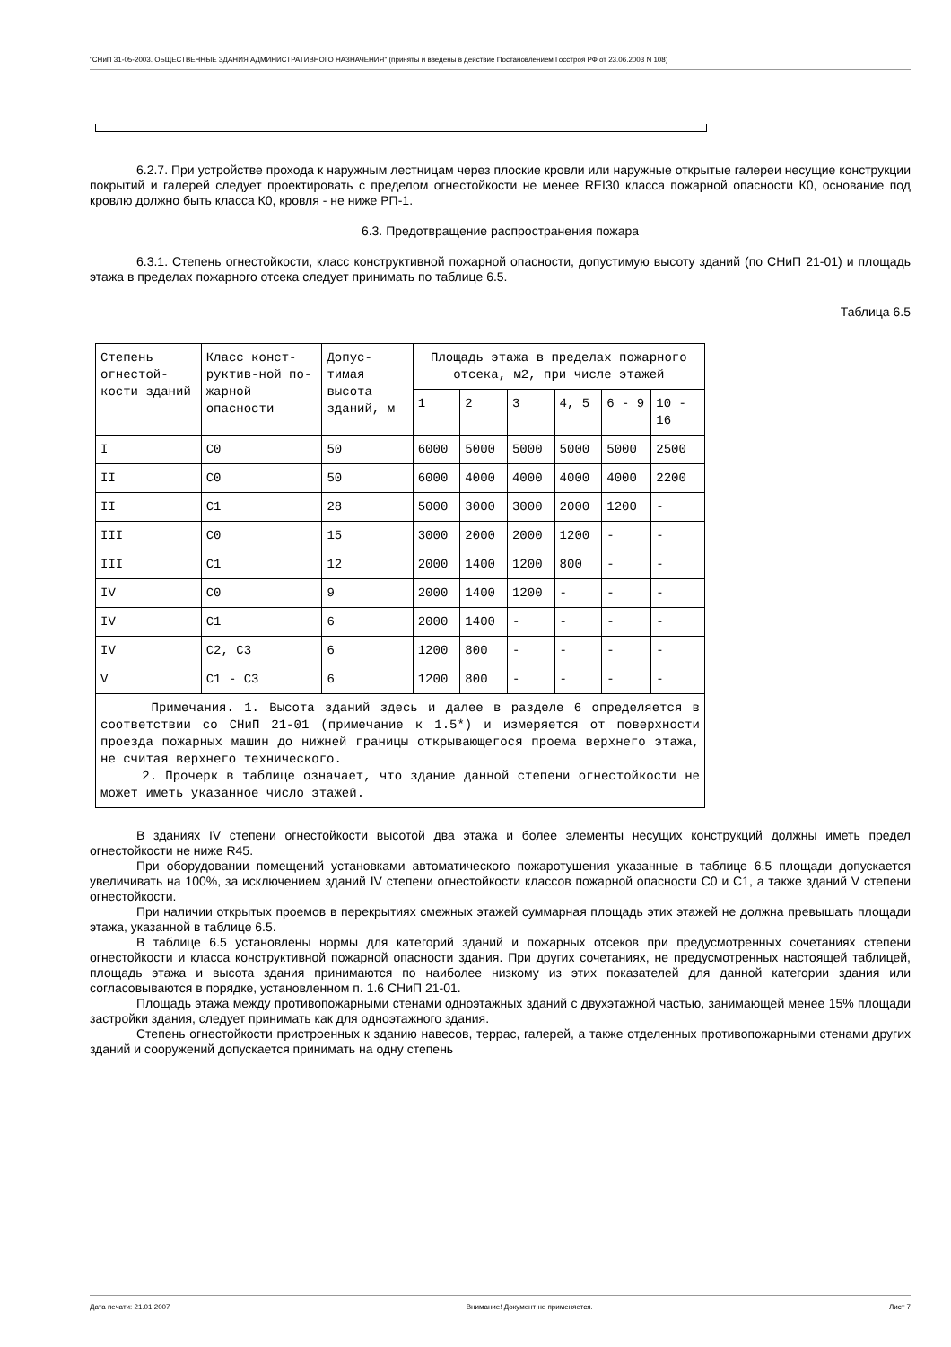"СНиП 31-05-2003. ОБЩЕСТВЕННЫЕ ЗДАНИЯ АДМИНИСТРАТИВНОГО НАЗНАЧЕНИЯ" (приняты и введены в действие Постановлением Госстроя РФ от 23.06.2003 N 108)
6.2.7. При устройстве прохода к наружным лестницам через плоские кровли или наружные открытые галереи несущие конструкции покрытий и галерей следует проектировать с пределом огнестойкости не менее REI30 класса пожарной опасности К0, основание под кровлю должно быть класса К0, кровля - не ниже РП-1.
6.3. Предотвращение распространения пожара
6.3.1. Степень огнестойкости, класс конструктивной пожарной опасности, допустимую высоту зданий (по СНиП 21-01) и площадь этажа в пределах пожарного отсека следует принимать по таблице 6.5.
Таблица 6.5
| Степень огнестой-кости зданий | Класс конст-руктив-ной по-жарной опасности | Допус-тимая высота зданий, м | Площадь этажа в пределах пожарного отсека, м2, при числе этажей | | | | | |
| | | | 1 | 2 | 3 | 4, 5 | 6 - 9 | 10 - 16 |
| I | C0 | 50 | 6000 | 5000 | 5000 | 5000 | 5000 | 2500 |
| II | C0 | 50 | 6000 | 4000 | 4000 | 4000 | 4000 | 2200 |
| II | C1 | 28 | 5000 | 3000 | 3000 | 2000 | 1200 | - |
| III | C0 | 15 | 3000 | 2000 | 2000 | 1200 | - | - |
| III | C1 | 12 | 2000 | 1400 | 1200 | 800 | - | - |
| IV | C0 | 9 | 2000 | 1400 | 1200 | - | - | - |
| IV | C1 | 6 | 2000 | 1400 | - | - | - | - |
| IV | C2, C3 | 6 | 1200 | 800 | - | - | - | - |
| V | C1 - C3 | 6 | 1200 | 800 | - | - | - | - |
| Примечания. 1. Высота зданий здесь и далее в разделе 6 определяется в соответствии со СНиП 21-01 (примечание к 1.5*) и измеряется от поверхности проезда пожарных машин до нижней границы открывающегося проема верхнего этажа, не считая верхнего технического. 2. Прочерк в таблице означает, что здание данной степени огнестойкости не может иметь указанное число этажей. | | | | | | | | |
В зданиях IV степени огнестойкости высотой два этажа и более элементы несущих конструкций должны иметь предел огнестойкости не ниже R45.
При оборудовании помещений установками автоматического пожаротушения указанные в таблице 6.5 площади допускается увеличивать на 100%, за исключением зданий IV степени огнестойкости классов пожарной опасности С0 и С1, а также зданий V степени огнестойкости.
При наличии открытых проемов в перекрытиях смежных этажей суммарная площадь этих этажей не должна превышать площади этажа, указанной в таблице 6.5.
В таблице 6.5 установлены нормы для категорий зданий и пожарных отсеков при предусмотренных сочетаниях степени огнестойкости и класса конструктивной пожарной опасности здания. При других сочетаниях, не предусмотренных настоящей таблицей, площадь этажа и высота здания принимаются по наиболее низкому из этих показателей для данной категории здания или согласовываются в порядке, установленном п. 1.6 СНиП 21-01.
Площадь этажа между противопожарными стенами одноэтажных зданий с двухэтажной частью, занимающей менее 15% площади застройки здания, следует принимать как для одноэтажного здания.
Степень огнестойкости пристроенных к зданию навесов, террас, галерей, а также отделенных противопожарными стенами других зданий и сооружений допускается принимать на одну степень
Дата печати: 21.01.2007 Внимание! Документ не применяется. Лист 7